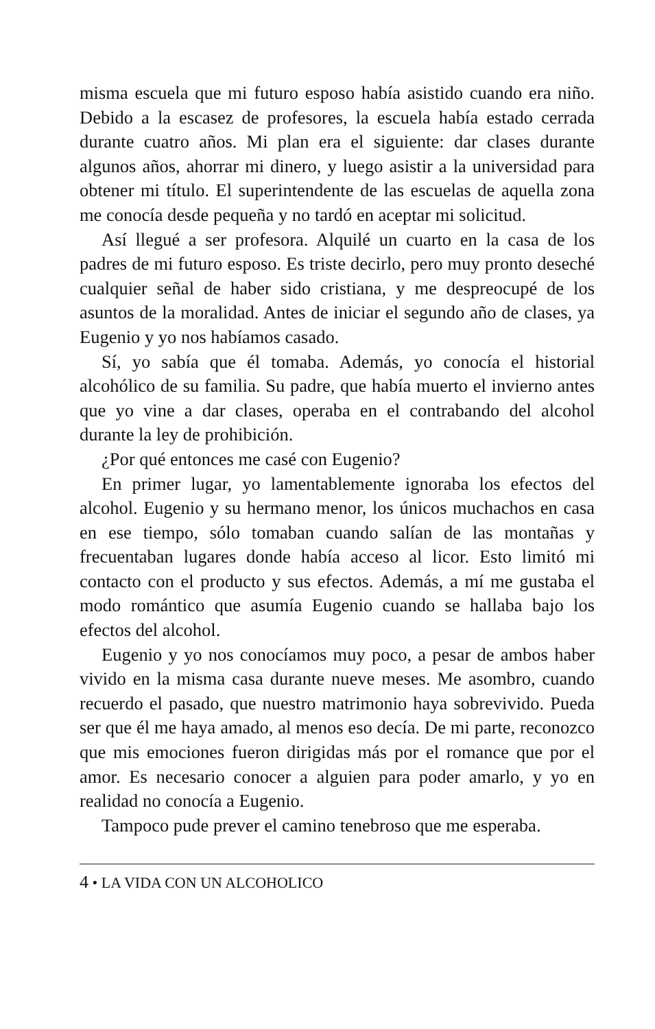misma escuela que mi futuro esposo había asistido cuando era niño. Debido a la escasez de profesores, la escuela había estado cerrada durante cuatro años. Mi plan era el siguiente: dar clases durante algunos años, ahorrar mi dinero, y luego asistir a la universidad para obtener mi título. El superintendente de las escuelas de aquella zona me conocía desde pequeña y no tardó en aceptar mi solicitud.
Así llegué a ser profesora. Alquilé un cuarto en la casa de los padres de mi futuro esposo. Es triste decirlo, pero muy pronto deseché cualquier señal de haber sido cristiana, y me despreocupé de los asuntos de la moralidad. Antes de iniciar el segundo año de clases, ya Eugenio y yo nos habíamos casado.
Sí, yo sabía que él tomaba. Además, yo conocía el historial alcohólico de su familia. Su padre, que había muerto el invierno antes que yo vine a dar clases, operaba en el contrabando del alcohol durante la ley de prohibición.
¿Por qué entonces me casé con Eugenio?
En primer lugar, yo lamentablemente ignoraba los efectos del alcohol. Eugenio y su hermano menor, los únicos muchachos en casa en ese tiempo, sólo tomaban cuando salían de las montañas y frecuentaban lugares donde había acceso al licor. Esto limitó mi contacto con el producto y sus efectos. Además, a mí me gustaba el modo romántico que asumía Eugenio cuando se hallaba bajo los efectos del alcohol.
Eugenio y yo nos conocíamos muy poco, a pesar de ambos haber vivido en la misma casa durante nueve meses. Me asombro, cuando recuerdo el pasado, que nuestro matrimonio haya sobrevivido. Pueda ser que él me haya amado, al menos eso decía. De mi parte, reconozco que mis emociones fueron dirigidas más por el romance que por el amor. Es necesario conocer a alguien para poder amarlo, y yo en realidad no conocía a Eugenio.
Tampoco pude prever el camino tenebroso que me esperaba.
4 • LA VIDA CON UN ALCOHOLICO